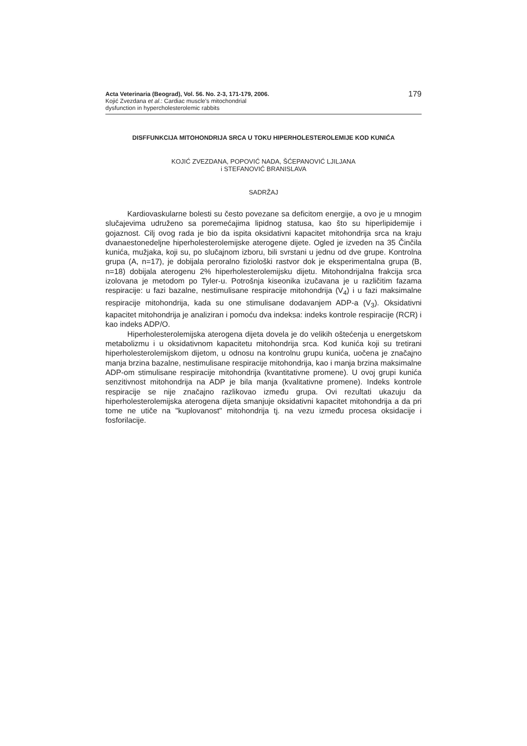Acta Veterinaria (Beograd), Vol. 56. No. 2-3, 171-179, 2006.
Kojić Zvezdana et al.: Cardiac muscle's mitochondrial
dysfunction in hypercholesterolemic rabbits
179
DISFFUNKCIJA MITOHONDRIJA SRCA U TOKU HIPERHOLESTEROLEMIJE KOD KUNIĆA
KOJIĆ ZVEZDANA, POPOVIĆ NADA, ŠĆEPANOVIĆ LJILJANA
i STEFANOVIĆ BRANISLAVA
SADRŽAJ
Kardiovaskularne bolesti su često povezane sa deficitom energije, a ovo je u mnogim slučajevima udruženo sa poremećajima lipidnog statusa, kao što su hiperlipidemije i gojaznost. Cilj ovog rada je bio da ispita oksidativni kapacitet mitohondrija srca na kraju dvanaestonedeljne hiperholesterolemijske aterogene dijete. Ogled je izveden na 35 Činčila kunića, mužjaka, koji su, po slučajnom izboru, bili svrstani u jednu od dve grupe. Kontrolna grupa (A, n=17), je dobijala peroralno fiziološki rastvor dok je eksperimentalna grupa (B, n=18) dobijala aterogenu 2% hiperholesterolemijsku dijetu. Mitohondrijalna frakcija srca izolovana je metodom po Tyler-u. Potrošnja kiseonika izučavana je u različitim fazama respiracije: u fazi bazalne, nestimulisane respiracije mitohondrija (V<sub>4</sub>) i u fazi maksimalne respiracije mitohondrija, kada su one stimulisane dodavanjem ADP-a (V<sub>3</sub>). Oksidativni kapacitet mitohondrija je analiziran i pomoću dva indeksa: indeks kontrole respiracije (RCR) i kao indeks ADP/O.
Hiperholesterolemijska aterogena dijeta dovela je do velikih oštećenja u energetskom metabolizmu i u oksidativnom kapacitetu mitohondrija srca. Kod kunića koji su tretirani hiperholesterolemijskom dijetom, u odnosu na kontrolnu grupu kunića, uočena je značajno manja brzina bazalne, nestimulisane respiracije mitohondrija, kao i manja brzina maksimalne ADP-om stimulisane respiracije mitohondrija (kvantitativne promene). U ovoj grupi kunića senzitivnost mitohondrija na ADP je bila manja (kvalitativne promene). Indeks kontrole respiracije se nije značajno razlikovao između grupa. Ovi rezultati ukazuju da hiperholesterolemijska aterogena dijeta smanjuje oksidativni kapacitet mitohondrija a da pri tome ne utiče na "kuplovanost" mitohondrija tj. na vezu između procesa oksidacije i fosforilacije.